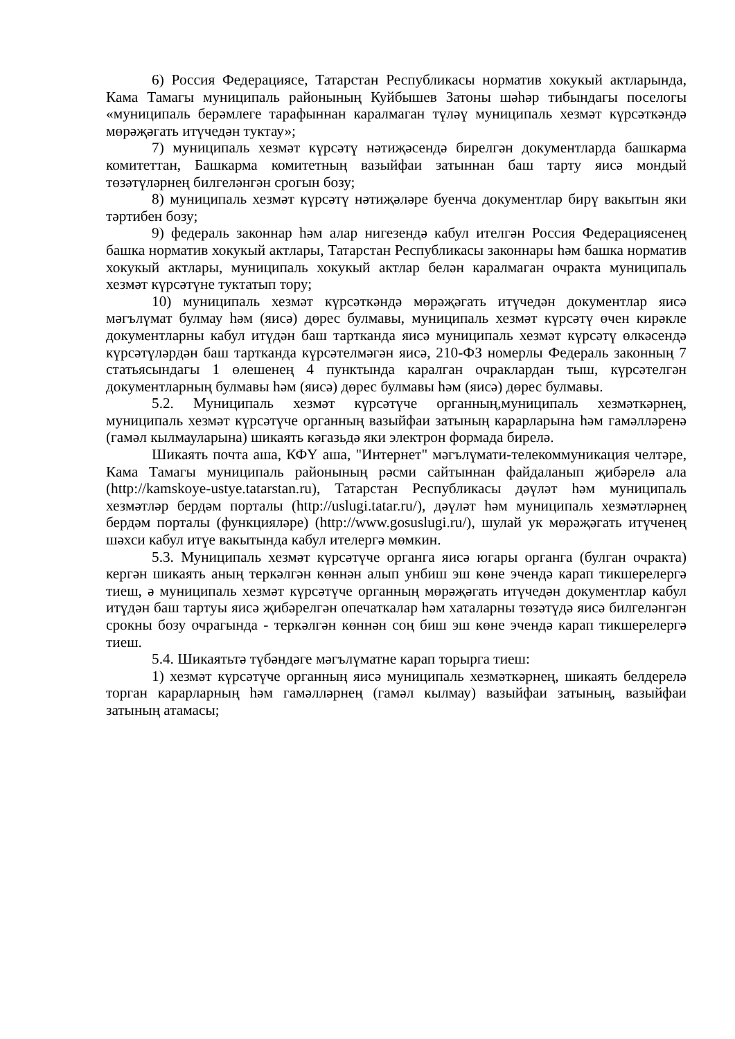6) Россия Федерациясе, Татарстан Республикасы норматив хокукый актларында, Кама Тамагы муниципаль районының Куйбышев Затоны шәһәр тибындагы поселогы «муниципаль берәмлеге тарафыннан каралмаган түләү муниципаль хезмәт күрсәткәндә мөрәҗәгать итүчедән туктау»;
7) муниципаль хезмәт күрсәтү нәтиҗәсендә бирелгән документларда башкарма комитеттан, Башкарма комитетның вазыйфаи затыннан баш тарту яисә мондый төзәтүләрнең билгеләнгән срогын бозу;
8) муниципаль хезмәт күрсәтү нәтиҗәләре буенча документлар бирү вакытын яки тәртибен бозу;
9) федераль законнар һәм алар нигезендә кабул ителгән Россия Федерациясенең башка норматив хокукый актлары, Татарстан Республикасы законнары һәм башка норматив хокукый актлары, муниципаль хокукый актлар белән каралмаган очракта муниципаль хезмәт күрсәтүне туктатып тору;
10) муниципаль хезмәт күрсәткәндә мөрәҗәгать итүчедән документлар яисә мәгълүмат булмау һәм (яисә) дөрес булмавы, муниципаль хезмәт күрсәтү өчен кирәкле документларны кабул итүдән баш тартканда яисә муниципаль хезмәт күрсәтү өлкәсендә күрсәтүләрдән баш тартканда күрсәтелмәгән яисә, 210-ФЗ номерлы Федераль законның 7 статьясындагы 1 өлешенең 4 пунктында каралган очраклардан тыш, күрсәтелгән документларның булмавы һәм (яисә) дөрес булмавы һәм (яисә) дөрес булмавы.
5.2. Муниципаль хезмәт күрсәтүче органның,муниципаль хезмәткәрнең, муниципаль хезмәт күрсәтүче органның вазыйфаи затының карарларына һәм гамәлләренә (гамәл кылмауларына) шикаять кәгазьдә яки электрон формада бирелә.
Шикаять почта аша, КФҮ аша, "Интернет" мәгълүмати-телекоммуникация челтәре, Кама Тамагы муниципаль районының рәсми сайтыннан файдаланып җибәрелә ала (http://kamskoye-ustye.tatarstan.ru), Татарстан Республикасы дәүләт һәм муниципаль хезмәтләр бердәм порталы (http://uslugi.tatar.ru/), дәүләт һәм муниципаль хезмәтләрнең бердәм порталы (функцияләре) (http://www.gosuslugi.ru/), шулай ук мөрәҗәгать итүченең шәхси кабул итүе вакытында кабул ителергә мөмкин.
5.3. Муниципаль хезмәт күрсәтүче органга яисә югары органга (булган очракта) кергән шикаять аның теркәлгән көннән алып унбиш эш көне эчендә карап тикшерелергә тиеш, ә муниципаль хезмәт күрсәтүче органның мөрәҗәгать итүчедән документлар кабул итүдән баш тартуы яисә җибәрелгән опечаткалар һәм хаталарны төзәтүдә яисә билгеләнгән срокны бозу очрагында - теркәлгән көннән соң биш эш көне эчендә карап тикшерелергә тиеш.
5.4. Шикаятьтә түбәндәге мәгълүматне карап торырга тиеш:
1) хезмәт күрсәтүче органның яисә муниципаль хезмәткәрнең, шикаять белдерелә торган карарларның һәм гамәлләрнең (гамәл кылмау) вазыйфаи затының, вазыйфаи затының атамасы;